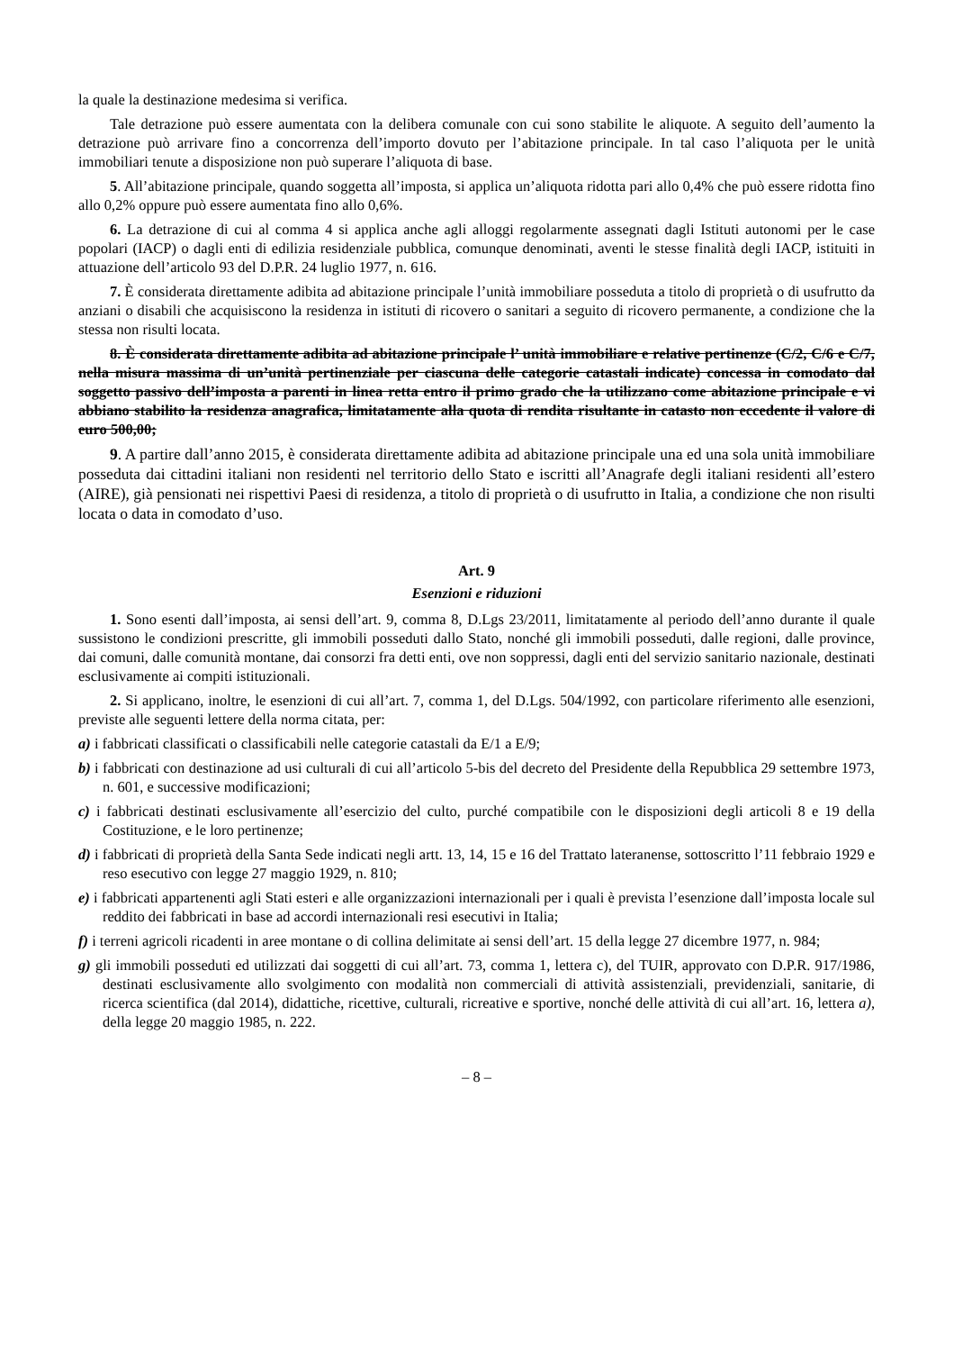la quale la destinazione medesima si verifica.
Tale detrazione può essere aumentata con la delibera comunale con cui sono stabilite le aliquote. A seguito dell’aumento la detrazione può arrivare fino a concorrenza dell’importo dovuto per l’abitazione principale. In tal caso l’aliquota per le unità immobiliari tenute a disposizione non può superare l’aliquota di base.
5. All’abitazione principale, quando soggetta all’imposta, si applica un’aliquota ridotta pari allo 0,4% che può essere ridotta fino allo 0,2% oppure può essere aumentata fino allo 0,6%.
6. La detrazione di cui al comma 4 si applica anche agli alloggi regolarmente assegnati dagli Istituti autonomi per le case popolari (IACP) o dagli enti di edilizia residenziale pubblica, comunque denominati, aventi le stesse finalità degli IACP, istituiti in attuazione dell’articolo 93 del D.P.R. 24 luglio 1977, n. 616.
7. È considerata direttamente adibita ad abitazione principale l’unità immobiliare posseduta a titolo di proprietà o di usufrutto da anziani o disabili che acquisiscono la residenza in istituti di ricovero o sanitari a seguito di ricovero permanente, a condizione che la stessa non risulti locata.
8. È considerata direttamente adibita ad abitazione principale l’ unità immobiliare e relative pertinenze (C/2, C/6 e C/7, nella misura massima di un’unità pertinenziale per ciascuna delle categorie catastali indicate) concessa in comodato dal soggetto passivo dell’imposta a parenti in linea retta entro il primo grado che la utilizzano come abitazione principale e vi abbiano stabilito la residenza anagrafica, limitatamente alla quota di rendita risultante in catasto non eccedente il valore di euro 500,00;
9. A partire dall’anno 2015, è considerata direttamente adibita ad abitazione principale una ed una sola unità immobiliare posseduta dai cittadini italiani non residenti nel territorio dello Stato e iscritti all’Anagrafe degli italiani residenti all’estero (AIRE), già pensionati nei rispettivi Paesi di residenza, a titolo di proprietà o di usufrutto in Italia, a condizione che non risulti locata o data in comodato d’uso.
Art. 9
Esenzioni e riduzioni
1. Sono esenti dall’imposta, ai sensi dell’art. 9, comma 8, D.Lgs 23/2011, limitatamente al periodo dell’anno durante il quale sussistono le condizioni prescritte, gli immobili posseduti dallo Stato, nonché gli immobili posseduti, dalle regioni, dalle province, dai comuni, dalle comunità montane, dai consorzi fra detti enti, ove non soppressi, dagli enti del servizio sanitario nazionale, destinati esclusivamente ai compiti istituzionali.
2. Si applicano, inoltre, le esenzioni di cui all’art. 7, comma 1, del D.Lgs. 504/1992, con particolare riferimento alle esenzioni, previste alle seguenti lettere della norma citata, per:
a) i fabbricati classificati o classificabili nelle categorie catastali da E/1 a E/9;
b) i fabbricati con destinazione ad usi culturali di cui all’articolo 5-bis del decreto del Presidente della Repubblica 29 settembre 1973, n. 601, e successive modificazioni;
c) i fabbricati destinati esclusivamente all’esercizio del culto, purché compatibile con le disposizioni degli articoli 8 e 19 della Costituzione, e le loro pertinenze;
d) i fabbricati di proprietà della Santa Sede indicati negli artt. 13, 14, 15 e 16 del Trattato lateranense, sottoscritto l’11 febbraio 1929 e reso esecutivo con legge 27 maggio 1929, n. 810;
e) i fabbricati appartenenti agli Stati esteri e alle organizzazioni internazionali per i quali è prevista l’esenzione dall’imposta locale sul reddito dei fabbricati in base ad accordi internazionali resi esecutivi in Italia;
f) i terreni agricoli ricadenti in aree montane o di collina delimitate ai sensi dell’art. 15 della legge 27 dicembre 1977, n. 984;
g) gli immobili posseduti ed utilizzati dai soggetti di cui all’art. 73, comma 1, lettera c), del TUIR, approvato con D.P.R. 917/1986, destinati esclusivamente allo svolgimento con modalità non commerciali di attività assistenziali, previdenziali, sanitarie, di ricerca scientifica (dal 2014), didattiche, ricettive, culturali, ricreative e sportive, nonché delle attività di cui all’art. 16, lettera a), della legge 20 maggio 1985, n. 222.
– 8 –